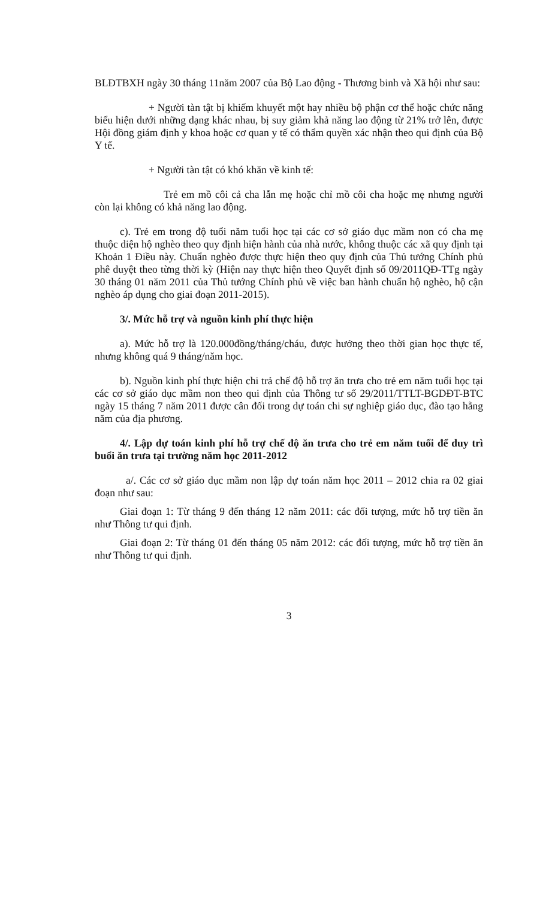BLĐTBXH ngày 30 tháng 11năm 2007 của Bộ Lao động - Thương binh và Xã hội như sau:
+ Người tàn tật bị khiếm khuyết một hay nhiều bộ phận cơ thể hoặc chức năng biểu hiện dưới những dạng khác nhau, bị suy giảm khả năng lao động từ 21% trở lên, được Hội đồng giám định y khoa hoặc cơ quan y tế có thẩm quyền xác nhận theo qui định của Bộ Y tế.
+ Người tàn tật có khó khăn về kinh tế:
Trẻ em mồ côi cả cha lẫn mẹ hoặc chỉ mồ côi cha hoặc mẹ nhưng người còn lại không có khả năng lao động.
c). Trẻ em trong độ tuổi năm tuổi học tại các cơ sở giáo dục mầm non có cha mẹ thuộc diện hộ nghèo theo quy định hiện hành của nhà nước, không thuộc các xã quy định tại Khoản 1 Điều này. Chuẩn nghèo được thực hiện theo quy định của Thủ tướng Chính phủ phê duyệt theo từng thời kỳ (Hiện nay thực hiện theo Quyết định số 09/2011QĐ-TTg ngày 30 tháng 01 năm 2011 của Thủ tướng Chính phủ về việc ban hành chuẩn hộ nghèo, hộ cận nghèo áp dụng cho giai đoạn 2011-2015).
3/. Mức hỗ trợ và nguồn kinh phí thực hiện
a). Mức hỗ trợ là 120.000đồng/tháng/cháu, được hưởng theo thời gian học thực tế, nhưng không quá 9 tháng/năm học.
b). Nguồn kinh phí thực hiện chi trả chế độ hỗ trợ ăn trưa cho trẻ em năm tuổi học tại các cơ sở giáo dục mầm non theo qui định của Thông tư số 29/2011/TTLT-BGDĐT-BTC ngày 15 tháng 7 năm 2011 được cân đối trong dự toán chi sự nghiệp giáo dục, đào tạo hằng năm của địa phương.
4/. Lập dự toán kinh phí hỗ trợ chế độ ăn trưa cho trẻ em năm tuổi để duy trì buổi ăn trưa tại trường năm học 2011-2012
a/. Các cơ sở giáo dục mầm non lập dự toán năm học 2011 – 2012 chia ra 02 giai đoạn như sau:
Giai đoạn 1: Từ tháng 9 đến tháng 12 năm 2011: các đối tượng, mức hỗ trợ tiền ăn như Thông tư qui định.
Giai đoạn 2: Từ tháng 01 đến tháng 05 năm 2012: các đối tượng, mức hỗ trợ tiền ăn như Thông tư qui định.
3